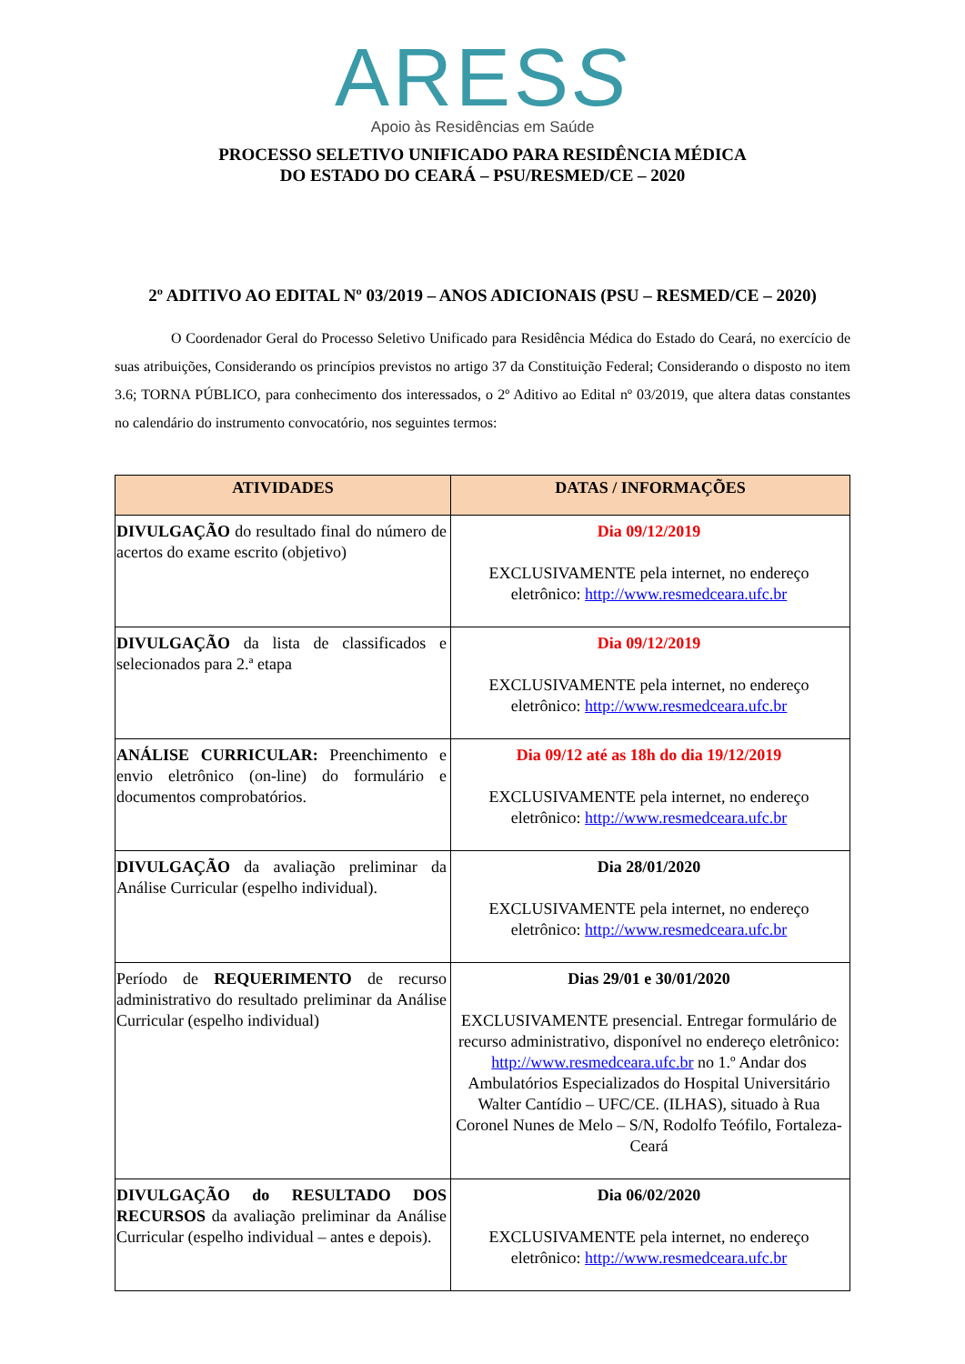ARESS
Apoio às Residências em Saúde
PROCESSO SELETIVO UNIFICADO PARA RESIDÊNCIA MÉDICA
DO ESTADO DO CEARÁ – PSU/RESMED/CE – 2020
2º ADITIVO AO EDITAL Nº 03/2019 – ANOS ADICIONAIS (PSU – RESMED/CE – 2020)
O Coordenador Geral do Processo Seletivo Unificado para Residência Médica do Estado do Ceará, no exercício de suas atribuições, Considerando os princípios previstos no artigo 37 da Constituição Federal; Considerando o disposto no item 3.6; TORNA PÚBLICO, para conhecimento dos interessados, o 2º Aditivo ao Edital nº 03/2019, que altera datas constantes no calendário do instrumento convocatório, nos seguintes termos:
| ATIVIDADES | DATAS / INFORMAÇÕES |
| --- | --- |
| DIVULGAÇÃO do resultado final do número de acertos do exame escrito (objetivo) | Dia 09/12/2019 EXCLUSIVAMENTE pela internet, no endereço eletrônico: http://www.resmedceara.ufc.br |
| DIVULGAÇÃO da lista de classificados e selecionados para 2.ª etapa | Dia 09/12/2019 EXCLUSIVAMENTE pela internet, no endereço eletrônico: http://www.resmedceara.ufc.br |
| ANÁLISE CURRICULAR: Preenchimento e envio eletrônico (on-line) do formulário e documentos comprobatórios. | Dia 09/12 até as 18h do dia 19/12/2019 EXCLUSIVAMENTE pela internet, no endereço eletrônico: http://www.resmedceara.ufc.br |
| DIVULGAÇÃO da avaliação preliminar da Análise Curricular (espelho individual). | Dia 28/01/2020 EXCLUSIVAMENTE pela internet, no endereço eletrônico: http://www.resmedceara.ufc.br |
| Período de REQUERIMENTO de recurso administrativo do resultado preliminar da Análise Curricular (espelho individual) | Dias 29/01 e 30/01/2020 EXCLUSIVAMENTE presencial. Entregar formulário de recurso administrativo, disponível no endereço eletrônico: http://www.resmedceara.ufc.br no 1.º Andar dos Ambulatórios Especializados do Hospital Universitário Walter Cantídio – UFC/CE. (ILHAS), situado à Rua Coronel Nunes de Melo – S/N, Rodolfo Teófilo, Fortaleza-Ceará |
| DIVULGAÇÃO do RESULTADO DOS RECURSOS da avaliação preliminar da Análise Curricular (espelho individual – antes e depois). | Dia 06/02/2020 EXCLUSIVAMENTE pela internet, no endereço eletrônico: http://www.resmedceara.ufc.br |